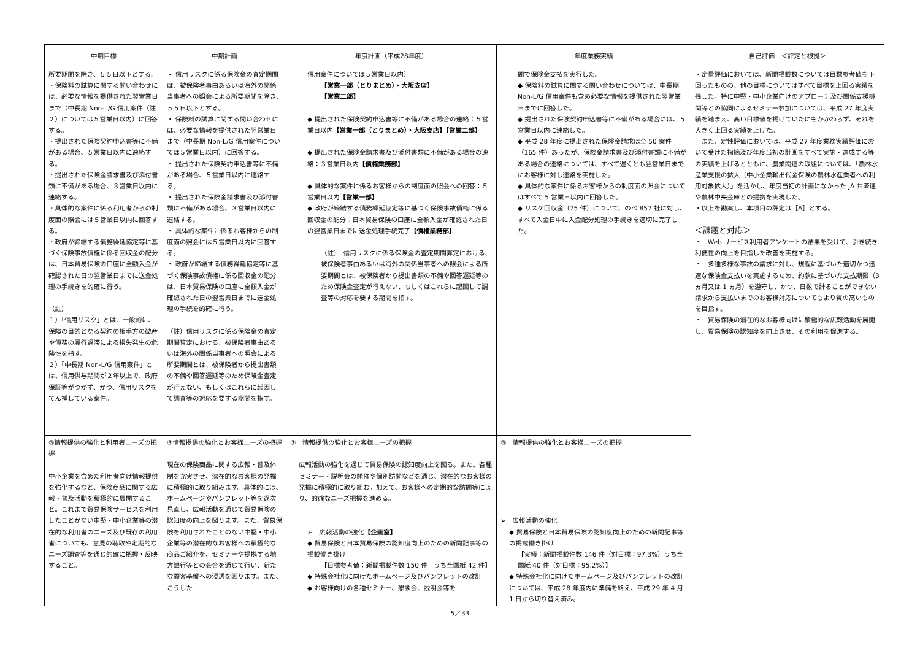| 中期目標 | 中期計画 | 年度計画（平成28年度） | 年度業務実績 | 自己評価 ＜評定と根拠＞ |
| --- | --- | --- | --- | --- |
| 所要期間を除き、５５日以下とする。 ・保険料の試算に関する問い合わせには、必要な情報を提供された翌営業日まで（中長期 Non-L/G 信用案件（註２）については５営業日以内）に回答する。 ・提出された保険契約申込書等に不備がある場合、５営業日以内に連絡する。 ・提出された保険金請求書及び添付書類に不備がある場合、３営業日以内に連絡する。 ・具体的な案件に係る利用者からの制度面の照会には５営業日以内に回答する。 ・政府が締結する債務繰延協定等に基づく保険事故債権に係る回収金の配分は、日本貿易保険の口座に全額入金が確認された日の翌営業日までに送金処理の手続きを的確に行う。 （註） １）「信用リスク」とは、一般的に、保険の目的となる契約の相手方の破産や債務の履行遅滞による損失発生の危険性を指す。 ２）「中長期 Non-L/G 信用案件」とは、信用供与期間が２年以上で、政府保証等がつかず、かつ、信用リスクをてん補している案件。 | ・ 信用リスクに係る保険金の査定期間は、被保険者事由あるいは海外の関係当事者への照会による所要期間を除き、５５日以下とする。 ・ 保険料の試算に関する問い合わせには、必要な情報を提供された翌営業日まで（中長期 Non-L/G 信用案件については５営業日以内）に回答する。 ・ 提出された保険契約申込書等に不備がある場合、５営業日以内に連絡する。 ・ 提出された保険金請求書及び添付書類に不備がある場合、３営業日以内に連絡する。 ・ 具体的な案件に係るお客様からの制度面の照会には５営業日以内に回答する。 ・ 政府が締結する債務繰延協定等に基づく保険事故債権に係る回収金の配分は、日本貿易保険の口座に全額入金が確認された日の翌営業日までに送金処理の手続を的確に行う。 （註）信用リスクに係る保険金の査定期間算定における、被保険者事由あるいは海外の関係当事者への照会による所要期間とは、被保険者から提出書類の不備や回答遅延等のため保険金査定が行えない、もしくはこれらに起因して調査等の対応を要する期間を指す。 | 信用案件については５営業日以内） 【営業一部（とりまとめ）・大阪支店】 【営業二部】 ◆ 提出された保険契約申込書等に不備がある場合の連絡：５営業日以内 【営業一部（とりまとめ）・大阪支店】【営業二部】 ◆ 提出された保険金請求書及び添付書類に不備がある場合の連絡：３営業日以内 【債権業務部】 ◆ 具体的な案件に係るお客様からの制度面の照会への回答：５営業日以内 【営業一部】 ◆ 政府が締結する債務繰延協定等に基づく保険事故債権に係る回収金の配分：日本貿易保険の口座に全額入金が確認された日の翌営業日までに送金処理手続完了 【債権業務部】 （註） 信用リスクに係る保険金の査定期間算定における、被保険者事由あるいは海外の関係当事者への照会による所要期間とは、被保険者から提出書類の不備や回答遅延等のため保険金査定が行えない、もしくはこれらに起因して調査等の対応を要する期間を指す。 | 間で保険金支払を実行した。 ◆ 保険料の試算に関する問い合わせについては、中長期 Non-L/G 信用案件も含め必要な情報を提供された翌営業日までに回答した。 ◆ 提出された保険契約申込書等に不備がある場合には、５営業日以内に連絡した。 ◆ 平成 28 年度に提出された保険金請求は全 50 案件（165 件）あったが、保険金請求書及び添付書類に不備がある場合の連絡については、すべて遅くとも翌営業日までにお客様に対し連絡を実施した。 ◆ 具体的な案件に係るお客様からの制度面の照会についてはすべて 5 営業日以内に回答した。 ◆ リスケ回収金（75 件）について、のべ 857 社に対し、すべて入金日中に入金配分処理の手続きを適切に完了した。 | ・定量評価においては、新聞掲載数については目標参考値を下回ったものの、他の目標についてはすべて目標を上回る実績を残した。特に中堅・中小企業向けのアプローチ及び関係支援機関等との協同によるセミナー参加については、平成 27 年度実績を踏まえ、高い目標値を掲げていたにもかかわらず、それを大きく上回る実績を上げた。 また、定性評価においては、平成 27 年度業務実績評価において受けた指摘及び年度当初の計画をすべて実施・達成する等の実績を上げるとともに、農業関連の取組については、「農林水産業支援の拡大（中小企業輸出代金保険の農林水産業者への利用対象拡大）」を活かし、年度当初の計画になかった JA 共済連や農林中央金庫との提携を実現した。 ・以上を勘案し、本項目の評定は［A］とする。 ＜課題と対応＞ ・ Web サービス利用者アンケートの結果を受けて、引き続き利便性の向上を目指した改善を実施する。 ・ 多種多様な事故の請求に対し、規程に基づいた適切かつ迅速な保険金支払いを実施するため、約款に基づいた支払期限（3 ヵ月又は 1 ヵ月）を遵守し、かつ、日数で計ることができない請求から支払いまでのお客様対応についてもより質の高いものを目指す。 ・ 貿易保険の潜在的なお客様向けに積極的な広報活動を展開し、貿易保険の認知度を向上させ、その利用を促進する。 |
| ③情報提供の強化と利用者ニーズの把握 中小企業を含めた利用者向け情報提供を強化するなど、保険商品に関する広報・普及活動を積極的に展開すること。これまで貿易保険サービスを利用したことがない中堅・中小企業等の潜在的な利用者のニーズ及び既存の利用者についても、意見の聴取や定期的なニーズ調査等を通じ的確に把握・反映すること。 | ③情報提供の強化とお客様ニーズの把握 現在の保険商品に関する広報・普及体制を充実させ、潜在的なお客様の発掘に積極的に取り組みます。具体的には、ホームページやパンフレット等を逐次見直し、広報活動を通じて貿易保険の認知度の向上を図ります。また、貿易保険を利用されたことのない中堅・中小企業等の潜在的なお客様への積極的な商品ご紹介を、セミナーや提携する地方銀行等との会合を通じて行い、新たな顧客基盤への浸透を図ります。また、こうした | ③ 情報提供の強化とお客様ニーズの把握 広報活動の強化を通じて貿易保険の認知度向上を図る。また、各種セミナー・説明会の開催や個別訪問などを通じ、潜在的なお客様の発掘に積極的に取り組む。加えて、お客様への定期的な訪問等により、的確なニーズ把握を進める。 ➢ 広報活動の強化 【企画室】 ◆ 貿易保険と日本貿易保険の認知度向上のための新聞記事等の掲載働き掛け 【目標参考値：新聞掲載件数 150 件 うち全国紙 42 件】 ◆ 特殊会社化に向けたホームページ及びパンフレットの改訂 ◆ お客様向けの各種セミナー、懇談会、説明会等を | ③ 情報提供の強化とお客様ニーズの把握 ➢ 広報活動の強化 ◆ 貿易保険と日本貿易保険の認知度向上のための新聞記事等の掲載働き掛け 【実績：新聞掲載件数 146 件（対目標：97.3%）うち全国紙 40 件（対目標：95.2%）】 ◆ 特殊会社化に向けたホームページ及びパンフレットの改訂については、平成 28 年度内に準備を終え、平成 29 年 4 月 1 日から切り替え済み。 | |
5／33